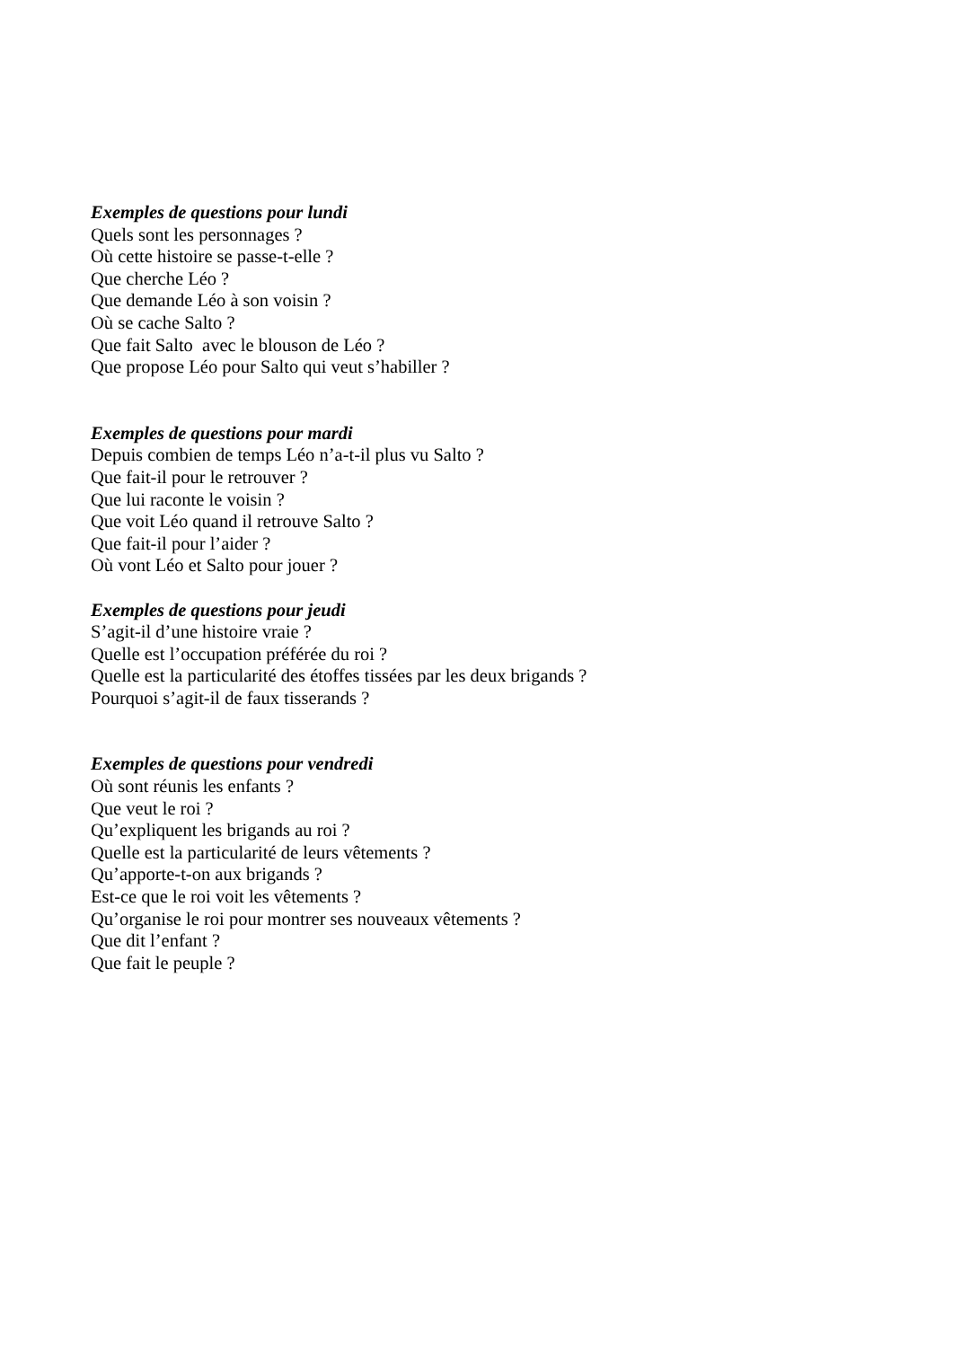Exemples de questions pour lundi
Quels sont les personnages ?
Où cette histoire se passe-t-elle ?
Que cherche Léo ?
Que demande Léo à son voisin ?
Où se cache Salto ?
Que fait Salto avec le blouson de Léo ?
Que propose Léo pour Salto qui veut s’habiller ?
Exemples de questions pour mardi
Depuis combien de temps Léo n’a-t-il plus vu Salto ?
Que fait-il pour le retrouver ?
Que lui raconte le voisin ?
Que voit Léo quand il retrouve Salto ?
Que fait-il pour l’aider ?
Où vont Léo et Salto pour jouer ?
Exemples de questions pour jeudi
S’agit-il d’une histoire vraie ?
Quelle est l’occupation préférée du roi ?
Quelle est la particularité des étoffes tissées par les deux brigands ?
Pourquoi s’agit-il de faux tisserands ?
Exemples de questions pour vendredi
Où sont réunis les enfants ?
Que veut le roi ?
Qu’expliquent les brigands au roi ?
Quelle est la particularité de leurs vêtements ?
Qu’apporte-t-on aux brigands ?
Est-ce que le roi voit les vêtements ?
Qu’organise le roi pour montrer ses nouveaux vêtements ?
Que dit l’enfant ?
Que fait le peuple ?